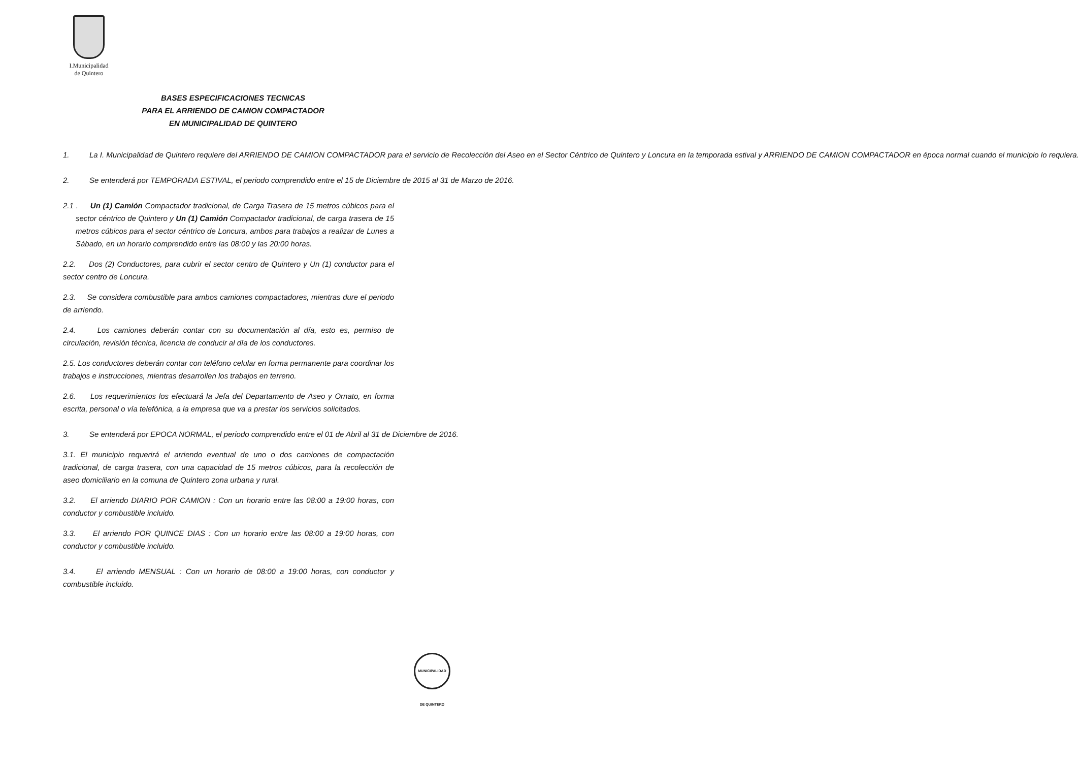I.Municipalidad
de Quintero
BASES ESPECIFICACIONES TECNICAS
PARA EL ARRIENDO DE CAMION COMPACTADOR
EN MUNICIPALIDAD DE QUINTERO
1. La I. Municipalidad de Quintero requiere del ARRIENDO DE CAMION COMPACTADOR para el servicio de Recolección del Aseo en el Sector Céntrico de Quintero y Loncura en la temporada estival y ARRIENDO DE CAMION COMPACTADOR en época normal cuando el municipio lo requiera.
2. Se entenderá por TEMPORADA ESTIVAL, el periodo comprendido entre el 15 de Diciembre de 2015 al 31 de Marzo de 2016.
2.1 . Un (1) Camión Compactador tradicional, de Carga Trasera de 15 metros cúbicos para el sector céntrico de Quintero y Un (1) Camión Compactador tradicional, de carga trasera de 15 metros cúbicos para el sector céntrico de Loncura, ambos para trabajos a realizar de Lunes a Sábado, en un horario comprendido entre las 08:00 y las 20:00 horas.
2.2. Dos (2) Conductores, para cubrir el sector centro de Quintero y Un (1) conductor para el sector centro de Loncura.
2.3. Se considera combustible para ambos camiones compactadores, mientras dure el periodo de arriendo.
2.4. Los camiones deberán contar con su documentación al día, esto es, permiso de circulación, revisión técnica, licencia de conducir al día de los conductores.
2.5. Los conductores deberán contar con teléfono celular en forma permanente para coordinar los trabajos e instrucciones, mientras desarrollen los trabajos en terreno.
2.6. Los requerimientos los efectuará la Jefa del Departamento de Aseo y Ornato, en forma escrita, personal o vía telefónica, a la empresa que va a prestar los servicios solicitados.
3. Se entenderá por EPOCA NORMAL, el periodo comprendido entre el 01 de Abril al 31 de Diciembre de 2016.
3.1. El municipio requerirá el arriendo eventual de uno o dos camiones de compactación tradicional, de carga trasera, con una capacidad de 15 metros cúbicos, para la recolección de aseo domiciliario en la comuna de Quintero zona urbana y rural.
3.2. El arriendo DIARIO POR CAMION : Con un horario entre las 08:00 a 19:00 horas, con conductor y combustible incluido.
3.3. El arriendo POR QUINCE DIAS : Con un horario entre las 08:00 a 19:00 horas, con conductor y combustible incluido.
3.4. El arriendo MENSUAL : Con un horario de 08:00 a 19:00 horas, con conductor y combustible incluido.
MUNICIPALIDAD DE QUINTERO